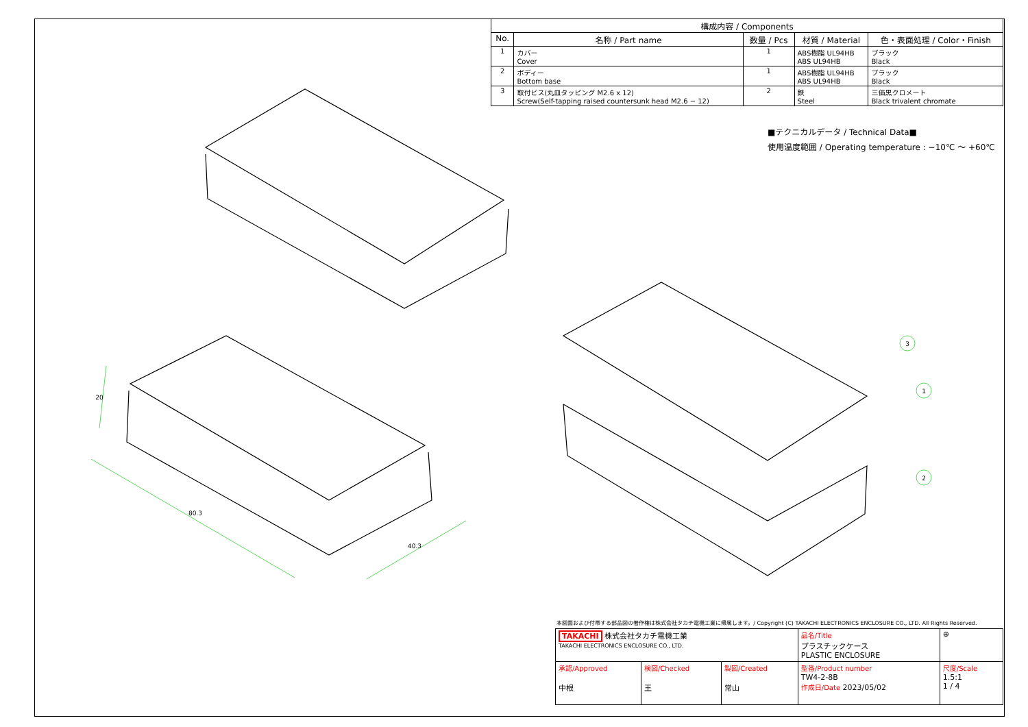20
80.3
40.3
3
1
2
| 構成内容 / Components | | | | |
| --- | --- | --- | --- | --- |
| No. | 名称 / Part name | 数量 / Pcs | 材質 / Material | 色・表面処理 / Color・Finish |
| 1 | カバー Cover | 1 | ABS樹脂 UL94HB ABS UL94HB | ブラック Black |
| 2 | ボディー Bottom base | 1 | ABS樹脂 UL94HB ABS UL94HB | ブラック Black |
| 3 | 取付ビス(丸皿タッピング M2.6 x 12) Screw(Self-tapping raised countersunk head M2.6 − 12) | 2 | 鉄 Steel | 三価黒クロメート Black trivalent chromate |
■テクニカルデータ / Technical Data■
使用温度範囲 / Operating temperature : −10℃ 〜 +60℃
本図面および付帯する部品図の著作権は株式会社タカチ電機工業に帰属します。/ Copyright (C) TAKACHI ELECTRONICS ENCLOSURE CO., LTD. All Rights Reserved.
| TAKACHI 株式会社タカチ電機工業 TAKACHI ELECTRONICS ENCLOSURE CO., LTD. | | | 品名/Title プラスチックケース PLASTIC ENCLOSURE | ⊕ |
| 承認/Approved 中根 | 検図/Checked 王 | 製図/Created 常山 | 型番/Product number TW4-2-8B 作成日/Date 2023/05/02 | 尺度/Scale 1.5:1 1 / 4 |